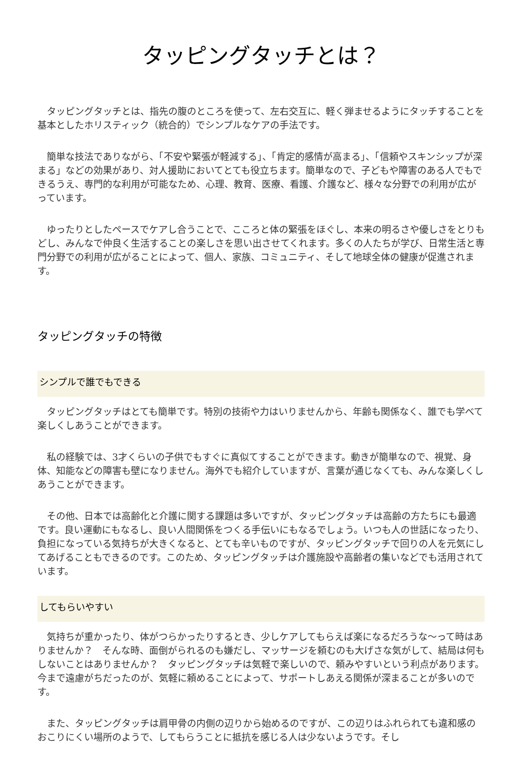タッピングタッチとは？
タッピングタッチとは、指先の腹のところを使って、左右交互に、軽く弾ませるようにタッチすることを基本としたホリスティック（統合的）でシンプルなケアの手法です。
簡単な技法でありながら、「不安や緊張が軽減する」、「肯定的感情が高まる」、「信頼やスキンシップが深まる」などの効果があり、対人援助においてとても役立ちます。簡単なので、子どもや障害のある人でもできるうえ、専門的な利用が可能なため、心理、教育、医療、看護、介護など、様々な分野での利用が広がっています。
ゆったりとしたペースでケアし合うことで、こころと体の緊張をほぐし、本来の明るさや優しさをとりもどし、みんなで仲良く生活することの楽しさを思い出させてくれます。多くの人たちが学び、日常生活と専門分野での利用が広がることによって、個人、家族、コミュニティ、そして地球全体の健康が促進されます。
タッピングタッチの特徴
シンプルで誰でもできる
タッピングタッチはとても簡単です。特別の技術や力はいりませんから、年齢も関係なく、誰でも学べて楽しくしあうことができます。
私の経験では、3才くらいの子供でもすぐに真似てすることができます。動きが簡単なので、視覚、身体、知能などの障害も壁になりません。海外でも紹介していますが、言葉が通じなくても、みんな楽しくしあうことができます。
その他、日本では高齢化と介護に関する課題は多いですが、タッピングタッチは高齢の方たちにも最適です。良い運動にもなるし、良い人間関係をつくる手伝いにもなるでしょう。いつも人の世話になったり、負担になっている気持ちが大きくなると、とても辛いものですが、タッピングタッチで回りの人を元気にしてあげることもできるのです。このため、タッピングタッチは介護施設や高齢者の集いなどでも活用されています。
してもらいやすい
気持ちが重かったり、体がつらかったりするとき、少しケアしてもらえば楽になるだろうな〜って時はありませんか？　そんな時、面倒がられるのも嫌だし、マッサージを頼むのも大げさな気がして、結局は何もしないことはありませんか？　タッピングタッチは気軽で楽しいので、頼みやすいという利点があります。今まで遠慮がちだったのが、気軽に頼めることによって、サポートしあえる関係が深まることが多いのです。
また、タッピングタッチは肩甲骨の内側の辺りから始めるのですが、この辺りはふれられても違和感のおこりにくい場所のようで、してもらうことに抵抗を感じる人は少ないようです。そし